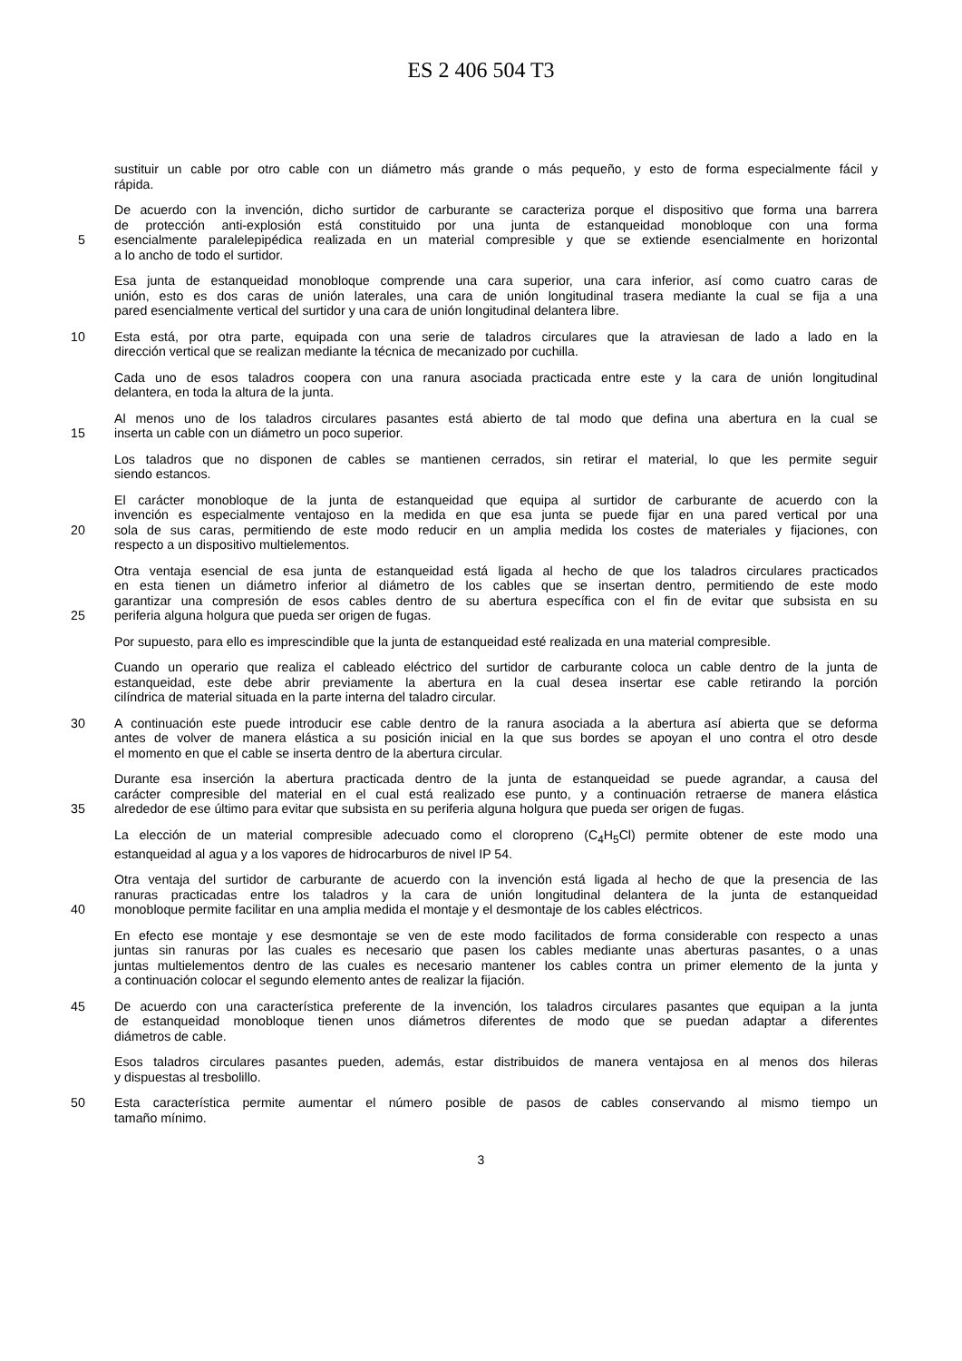ES 2 406 504 T3
sustituir un cable por otro cable con un diámetro más grande o más pequeño, y esto de forma especialmente fácil y
rápida.
De acuerdo con la invención, dicho surtidor de carburante se caracteriza porque el dispositivo que forma una barrera
de protección anti-explosión está constituido por una junta de estanqueidad monobloque con una forma
5 esencialmente paralelepipédica realizada en un material compresible y que se extiende esencialmente en horizontal
a lo ancho de todo el surtidor.
Esa junta de estanqueidad monobloque comprende una cara superior, una cara inferior, así como cuatro caras de
unión, esto es dos caras de unión laterales, una cara de unión longitudinal trasera mediante la cual se fija a una
pared esencialmente vertical del surtidor y una cara de unión longitudinal delantera libre.
10 Esta está, por otra parte, equipada con una serie de taladros circulares que la atraviesan de lado a lado en la
dirección vertical que se realizan mediante la técnica de mecanizado por cuchilla.
Cada uno de esos taladros coopera con una ranura asociada practicada entre este y la cara de unión longitudinal
delantera, en toda la altura de la junta.
Al menos uno de los taladros circulares pasantes está abierto de tal modo que defina una abertura en la cual se
15 inserta un cable con un diámetro un poco superior.
Los taladros que no disponen de cables se mantienen cerrados, sin retirar el material, lo que les permite seguir
siendo estancos.
El carácter monobloque de la junta de estanqueidad que equipa al surtidor de carburante de acuerdo con la
invención es especialmente ventajoso en la medida en que esa junta se puede fijar en una pared vertical por una
20 sola de sus caras, permitiendo de este modo reducir en un amplia medida los costes de materiales y fijaciones, con
respecto a un dispositivo multielementos.
Otra ventaja esencial de esa junta de estanqueidad está ligada al hecho de que los taladros circulares practicados
en esta tienen un diámetro inferior al diámetro de los cables que se insertan dentro, permitiendo de este modo
garantizar una compresión de esos cables dentro de su abertura específica con el fin de evitar que subsista en su
25 periferia alguna holgura que pueda ser origen de fugas.
Por supuesto, para ello es imprescindible que la junta de estanqueidad esté realizada en una material compresible.
Cuando un operario que realiza el cableado eléctrico del surtidor de carburante coloca un cable dentro de la junta de
estanqueidad, este debe abrir previamente la abertura en la cual desea insertar ese cable retirando la porción
cilíndrica de material situada en la parte interna del taladro circular.
30 A continuación este puede introducir ese cable dentro de la ranura asociada a la abertura así abierta que se deforma
antes de volver de manera elástica a su posición inicial en la que sus bordes se apoyan el uno contra el otro desde
el momento en que el cable se inserta dentro de la abertura circular.
Durante esa inserción la abertura practicada dentro de la junta de estanqueidad se puede agrandar, a causa del
carácter compresible del material en el cual está realizado ese punto, y a continuación retraerse de manera elástica
35 alrededor de ese último para evitar que subsista en su periferia alguna holgura que pueda ser origen de fugas.
La elección de un material compresible adecuado como el cloropreno (C<sub>4</sub>H<sub>5</sub>Cl) permite obtener de este modo una
estanqueidad al agua y a los vapores de hidrocarburos de nivel IP 54.
Otra ventaja del surtidor de carburante de acuerdo con la invención está ligada al hecho de que la presencia de las
ranuras practicadas entre los taladros y la cara de unión longitudinal delantera de la junta de estanqueidad
40 monobloque permite facilitar en una amplia medida el montaje y el desmontaje de los cables eléctricos.
En efecto ese montaje y ese desmontaje se ven de este modo facilitados de forma considerable con respecto a unas
juntas sin ranuras por las cuales es necesario que pasen los cables mediante unas aberturas pasantes, o a unas
juntas multielementos dentro de las cuales es necesario mantener los cables contra un primer elemento de la junta y
a continuación colocar el segundo elemento antes de realizar la fijación.
45 De acuerdo con una característica preferente de la invención, los taladros circulares pasantes que equipan a la junta
de estanqueidad monobloque tienen unos diámetros diferentes de modo que se puedan adaptar a diferentes
diámetros de cable.
Esos taladros circulares pasantes pueden, además, estar distribuidos de manera ventajosa en al menos dos hileras
y dispuestas al tresbolillo.
50 Esta característica permite aumentar el número posible de pasos de cables conservando al mismo tiempo un
tamaño mínimo.
3